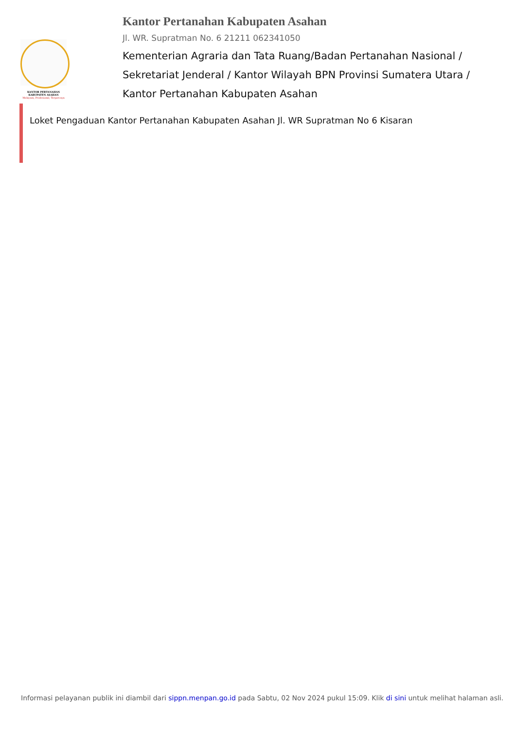KANTOR PERTANAHAN
KABUPATEN ASAHAN
Melayani, Profesional, Terpercaya
Kantor Pertanahan Kabupaten Asahan
Jl. WR. Supratman No. 6 21211 062341050
Kementerian Agraria dan Tata Ruang/Badan Pertanahan Nasional / Sekretariat Jenderal / Kantor Wilayah BPN Provinsi Sumatera Utara / Kantor Pertanahan Kabupaten Asahan
Loket Pengaduan Kantor Pertanahan Kabupaten Asahan Jl. WR Supratman No 6 Kisaran
Informasi pelayanan publik ini diambil dari sippn.menpan.go.id pada Sabtu, 02 Nov 2024 pukul 15:09. Klik di sini untuk melihat halaman asli.